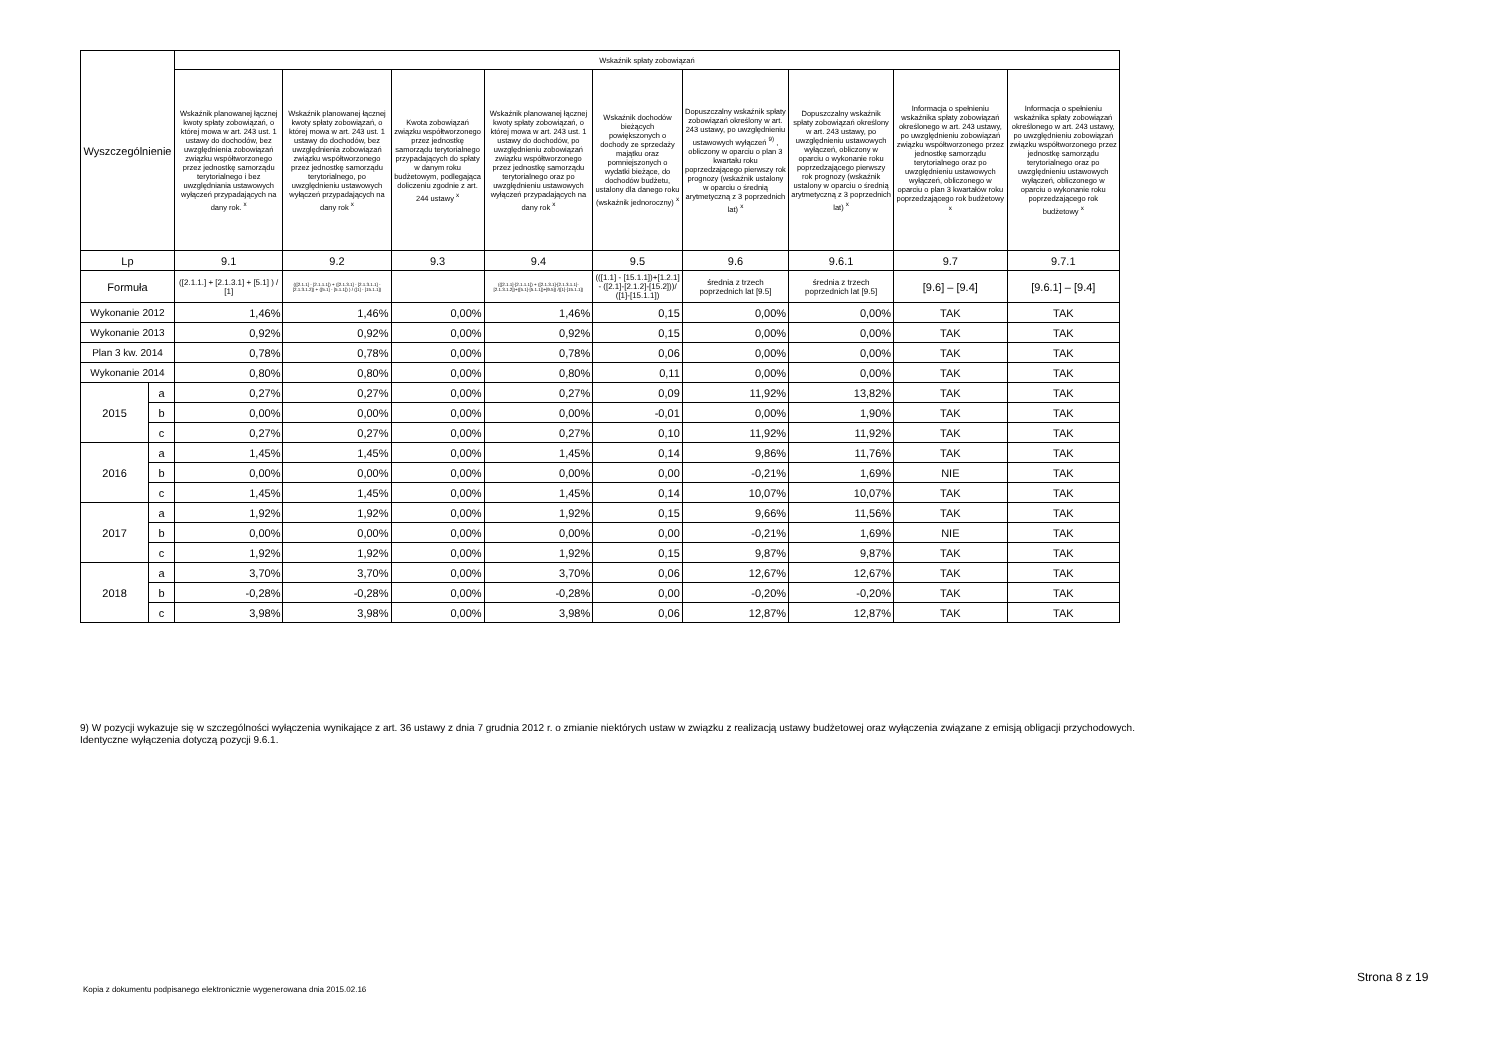| Wyszczególnienie | | Wskaźnik spłaty zobowiązań | | | | | | | | |
| --- | --- | --- | --- | --- | --- | --- | --- | --- | --- | --- |
| | | Wskaźnik planowanej łącznej kwoty spłaty zobowiązań, o której mowa w art. 243 ust. 1 ustawy do dochodów, bez uwzględnienia zobowiązań związku współtworzonego przez jednostkę samorządu terytorialnego i bez uwzględniania ustawowych wyłączeń przypadających na dany rok. <sup>x</sup> | Wskaźnik planowanej łącznej kwoty spłaty zobowiązań, o której mowa w art. 243 ust. 1 ustawy do dochodów, bez uwzględnienia zobowiązań związku współtworzonego przez jednostkę samorządu terytorialnego, po uwzględnieniu ustawowych wyłączeń przypadających na dany rok <sup>x</sup> | Kwota zobowiązań związku współtworzonego przez jednostkę samorządu terytorialnego przypadających do spłaty w danym roku budżetowym, podlegająca doliczeniu zgodnie z art. 244 ustawy <sup>x</sup> | Wskaźnik planowanej łącznej kwoty spłaty zobowiązań, o której mowa w art. 243 ust. 1 ustawy do dochodów, po uwzględnieniu zobowiązań związku współtworzonego przez jednostkę samorządu terytorialnego oraz po uwzględnieniu ustawowych wyłączeń przypadających na dany rok <sup>x</sup> | Wskaźnik dochodów bieżących powiększonych o dochody ze sprzedaży majątku oraz pomniejszonych o wydatki bieżące, do dochodów budżetu, ustalony dla danego roku (wskaźnik jednoroczny) <sup>x</sup> | Dopuszczalny wskaźnik spłaty zobowiązań określony w art. 243 ustawy, po uwzględnieniu ustawowych wyłączeń <sup>9)</sup> , obliczony w oparciu o plan 3 kwartału roku poprzedzającego pierwszy rok prognozy (wskaźnik ustalony w oparciu o średnią arytmetyczną z 3 poprzednich lat) <sup>x</sup> | Dopuszczalny wskaźnik spłaty zobowiązań określony w art. 243 ustawy, po uwzględnieniu ustawowych wyłączeń, obliczony w oparciu o wykonanie roku poprzedzającego pierwszy rok prognozy (wskaźnik ustalony w oparciu o średnią arytmetyczną z 3 poprzednich lat) <sup>x</sup> | Informacja o spełnieniu wskaźnika spłaty zobowiązań określonego w art. 243 ustawy, po uwzględnieniu zobowiązań związku współtworzonego przez jednostkę samorządu terytorialnego oraz po uwzględnieniu ustawowych wyłączeń, obliczonego w oparciu o plan 3 kwartałów roku poprzedzającego rok budżetowy <sup>x</sup> | Informacja o spełnieniu wskaźnika spłaty zobowiązań określonego w art. 243 ustawy, po uwzględnieniu zobowiązań związku współtworzonego przez jednostkę samorządu terytorialnego oraz po uwzględnieniu ustawowych wyłączeń, obliczonego w oparciu o wykonanie roku poprzedzającego rok budżetowy <sup>x</sup> |
| Lp | | 9.1 | 9.2 | 9.3 | 9.4 | 9.5 | 9.6 | 9.6.1 | 9.7 | 9.7.1 |
| Formuła | | ([2.1.1.] + [2.1.3.1] + [5.1] ) / [1] | (([2.1.1] - [2.1.1.1]) + ([2.1.3.1] - [2.1.3.1.1] - [2.1.3.1.2]) + ([5.1] - [5.1.1]) ) / ([1] - [15.1.1]) | | (([2.1.1]-[2.1.1.1]) + ([2.1.3.1]-[2.1.3.1.1]-[2.1.3.1.2])+([5.1]-[5.1.1])+[9.5]) /([1]-[15.1.1]) | (([1.1] - [15.1.1])+[1.2.1] - ([2.1]-[2.1.2]-[15.2]))/ ([1]-[15.1.1]) | średnia z trzech poprzednich lat [9.5] | średnia z trzech poprzednich lat [9.5] | [9.6] – [9.4] | [9.6.1] – [9.4] |
| Wykonanie 2012 | | 1,46% | 1,46% | 0,00% | 1,46% | 0,15 | 0,00% | 0,00% | TAK | TAK |
| Wykonanie 2013 | | 0,92% | 0,92% | 0,00% | 0,92% | 0,15 | 0,00% | 0,00% | TAK | TAK |
| Plan 3 kw. 2014 | | 0,78% | 0,78% | 0,00% | 0,78% | 0,06 | 0,00% | 0,00% | TAK | TAK |
| Wykonanie 2014 | | 0,80% | 0,80% | 0,00% | 0,80% | 0,11 | 0,00% | 0,00% | TAK | TAK |
| 2015 | a | 0,27% | 0,27% | 0,00% | 0,27% | 0,09 | 11,92% | 13,82% | TAK | TAK |
| | b | 0,00% | 0,00% | 0,00% | 0,00% | -0,01 | 0,00% | 1,90% | TAK | TAK |
| | c | 0,27% | 0,27% | 0,00% | 0,27% | 0,10 | 11,92% | 11,92% | TAK | TAK |
| 2016 | a | 1,45% | 1,45% | 0,00% | 1,45% | 0,14 | 9,86% | 11,76% | TAK | TAK |
| | b | 0,00% | 0,00% | 0,00% | 0,00% | 0,00 | -0,21% | 1,69% | NIE | TAK |
| | c | 1,45% | 1,45% | 0,00% | 1,45% | 0,14 | 10,07% | 10,07% | TAK | TAK |
| 2017 | a | 1,92% | 1,92% | 0,00% | 1,92% | 0,15 | 9,66% | 11,56% | TAK | TAK |
| | b | 0,00% | 0,00% | 0,00% | 0,00% | 0,00 | -0,21% | 1,69% | NIE | TAK |
| | c | 1,92% | 1,92% | 0,00% | 1,92% | 0,15 | 9,87% | 9,87% | TAK | TAK |
| 2018 | a | 3,70% | 3,70% | 0,00% | 3,70% | 0,06 | 12,67% | 12,67% | TAK | TAK |
| | b | -0,28% | -0,28% | 0,00% | -0,28% | 0,00 | -0,20% | -0,20% | TAK | TAK |
| | c | 3,98% | 3,98% | 0,00% | 3,98% | 0,06 | 12,87% | 12,87% | TAK | TAK |
9) W pozycji wykazuje się w szczególności wyłączenia wynikające z art. 36 ustawy z dnia 7 grudnia 2012 r. o zmianie niektórych ustaw w związku z realizacją ustawy budżetowej oraz wyłączenia związane z emisją obligacji przychodowych.
Identyczne wyłączenia dotyczą pozycji 9.6.1.
Strona 8 z 19
Kopia z dokumentu podpisanego elektronicznie wygenerowana dnia 2015.02.16